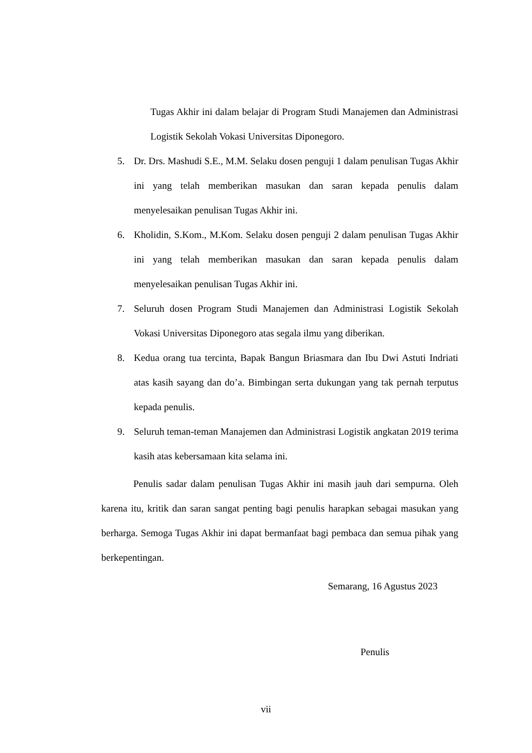Tugas Akhir ini dalam belajar di Program Studi Manajemen dan Administrasi Logistik Sekolah Vokasi Universitas Diponegoro.
5. Dr. Drs. Mashudi S.E., M.M. Selaku dosen penguji 1 dalam penulisan Tugas Akhir ini yang telah memberikan masukan dan saran kepada penulis dalam menyelesaikan penulisan Tugas Akhir ini.
6. Kholidin, S.Kom., M.Kom. Selaku dosen penguji 2 dalam penulisan Tugas Akhir ini yang telah memberikan masukan dan saran kepada penulis dalam menyelesaikan penulisan Tugas Akhir ini.
7. Seluruh dosen Program Studi Manajemen dan Administrasi Logistik Sekolah Vokasi Universitas Diponegoro atas segala ilmu yang diberikan.
8. Kedua orang tua tercinta, Bapak Bangun Briasmara dan Ibu Dwi Astuti Indriati atas kasih sayang dan do’a. Bimbingan serta dukungan yang tak pernah terputus kepada penulis.
9. Seluruh teman-teman Manajemen dan Administrasi Logistik angkatan 2019 terima kasih atas kebersamaan kita selama ini.
Penulis sadar dalam penulisan Tugas Akhir ini masih jauh dari sempurna. Oleh karena itu, kritik dan saran sangat penting bagi penulis harapkan sebagai masukan yang berharga. Semoga Tugas Akhir ini dapat bermanfaat bagi pembaca dan semua pihak yang berkepentingan.
Semarang, 16 Agustus 2023
Penulis
vii